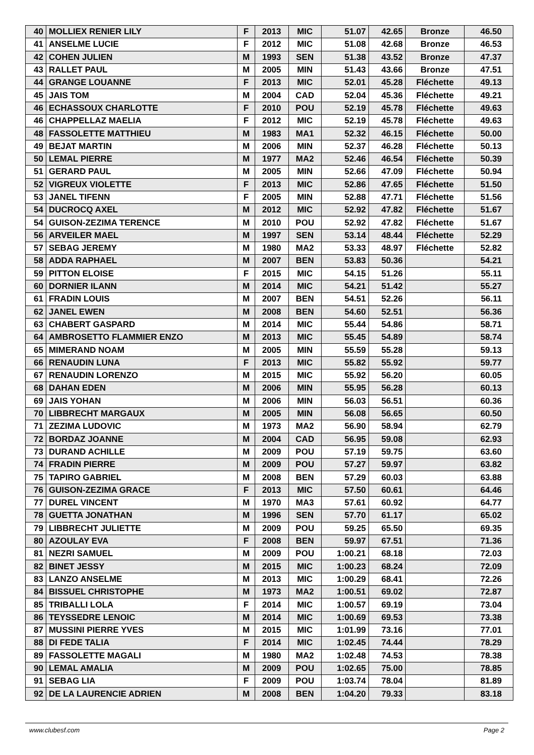| 40 | MOLLIEX RENIER LILY | F | 2013 | MIC | 51.07 | 42.65 | Bronze | 46.50 |
| 41 | ANSELME LUCIE | F | 2012 | MIC | 51.08 | 42.68 | Bronze | 46.53 |
| 42 | COHEN JULIEN | M | 1993 | SEN | 51.38 | 43.52 | Bronze | 47.37 |
| 43 | RALLET PAUL | M | 2005 | MIN | 51.43 | 43.66 | Bronze | 47.51 |
| 44 | GRANGE LOUANNE | F | 2013 | MIC | 52.01 | 45.28 | Fléchette | 49.13 |
| 45 | JAIS TOM | M | 2004 | CAD | 52.04 | 45.36 | Fléchette | 49.21 |
| 46 | ECHASSOUX CHARLOTTE | F | 2010 | POU | 52.19 | 45.78 | Fléchette | 49.63 |
| 46 | CHAPPELLAZ MAELIA | F | 2012 | MIC | 52.19 | 45.78 | Fléchette | 49.63 |
| 48 | FASSOLETTE MATTHIEU | M | 1983 | MA1 | 52.32 | 46.15 | Fléchette | 50.00 |
| 49 | BEJAT MARTIN | M | 2006 | MIN | 52.37 | 46.28 | Fléchette | 50.13 |
| 50 | LEMAL PIERRE | M | 1977 | MA2 | 52.46 | 46.54 | Fléchette | 50.39 |
| 51 | GERARD PAUL | M | 2005 | MIN | 52.66 | 47.09 | Fléchette | 50.94 |
| 52 | VIGREUX VIOLETTE | F | 2013 | MIC | 52.86 | 47.65 | Fléchette | 51.50 |
| 53 | JANEL TIFENN | F | 2005 | MIN | 52.88 | 47.71 | Fléchette | 51.56 |
| 54 | DUCROCQ AXEL | M | 2012 | MIC | 52.92 | 47.82 | Fléchette | 51.67 |
| 54 | GUISON-ZEZIMA TERENCE | M | 2010 | POU | 52.92 | 47.82 | Fléchette | 51.67 |
| 56 | ARVEILER MAEL | M | 1997 | SEN | 53.14 | 48.44 | Fléchette | 52.29 |
| 57 | SEBAG JEREMY | M | 1980 | MA2 | 53.33 | 48.97 | Fléchette | 52.82 |
| 58 | ADDA RAPHAEL | M | 2007 | BEN | 53.83 | 50.36 | | 54.21 |
| 59 | PITTON ELOISE | F | 2015 | MIC | 54.15 | 51.26 | | 55.11 |
| 60 | DORNIER ILANN | M | 2014 | MIC | 54.21 | 51.42 | | 55.27 |
| 61 | FRADIN LOUIS | M | 2007 | BEN | 54.51 | 52.26 | | 56.11 |
| 62 | JANEL EWEN | M | 2008 | BEN | 54.60 | 52.51 | | 56.36 |
| 63 | CHABERT GASPARD | M | 2014 | MIC | 55.44 | 54.86 | | 58.71 |
| 64 | AMBROSETTO FLAMMIER ENZO | M | 2013 | MIC | 55.45 | 54.89 | | 58.74 |
| 65 | MIMERAND NOAM | M | 2005 | MIN | 55.59 | 55.28 | | 59.13 |
| 66 | RENAUDIN LUNA | F | 2013 | MIC | 55.82 | 55.92 | | 59.77 |
| 67 | RENAUDIN LORENZO | M | 2015 | MIC | 55.92 | 56.20 | | 60.05 |
| 68 | DAHAN EDEN | M | 2006 | MIN | 55.95 | 56.28 | | 60.13 |
| 69 | JAIS YOHAN | M | 2006 | MIN | 56.03 | 56.51 | | 60.36 |
| 70 | LIBBRECHT MARGAUX | M | 2005 | MIN | 56.08 | 56.65 | | 60.50 |
| 71 | ZEZIMA LUDOVIC | M | 1973 | MA2 | 56.90 | 58.94 | | 62.79 |
| 72 | BORDAZ JOANNE | M | 2004 | CAD | 56.95 | 59.08 | | 62.93 |
| 73 | DURAND ACHILLE | M | 2009 | POU | 57.19 | 59.75 | | 63.60 |
| 74 | FRADIN PIERRE | M | 2009 | POU | 57.27 | 59.97 | | 63.82 |
| 75 | TAPIRO GABRIEL | M | 2008 | BEN | 57.29 | 60.03 | | 63.88 |
| 76 | GUISON-ZEZIMA GRACE | F | 2013 | MIC | 57.50 | 60.61 | | 64.46 |
| 77 | DUREL VINCENT | M | 1970 | MA3 | 57.61 | 60.92 | | 64.77 |
| 78 | GUETTA JONATHAN | M | 1996 | SEN | 57.70 | 61.17 | | 65.02 |
| 79 | LIBBRECHT JULIETTE | M | 2009 | POU | 59.25 | 65.50 | | 69.35 |
| 80 | AZOULAY EVA | F | 2008 | BEN | 59.97 | 67.51 | | 71.36 |
| 81 | NEZRI SAMUEL | M | 2009 | POU | 1:00.21 | 68.18 | | 72.03 |
| 82 | BINET JESSY | M | 2015 | MIC | 1:00.23 | 68.24 | | 72.09 |
| 83 | LANZO ANSELME | M | 2013 | MIC | 1:00.29 | 68.41 | | 72.26 |
| 84 | BISSUEL CHRISTOPHE | M | 1973 | MA2 | 1:00.51 | 69.02 | | 72.87 |
| 85 | TRIBALLI LOLA | F | 2014 | MIC | 1:00.57 | 69.19 | | 73.04 |
| 86 | TEYSSEDRE LENOIC | M | 2014 | MIC | 1:00.69 | 69.53 | | 73.38 |
| 87 | MUSSINI PIERRE YVES | M | 2015 | MIC | 1:01.99 | 73.16 | | 77.01 |
| 88 | DI FEDE TALIA | F | 2014 | MIC | 1:02.45 | 74.44 | | 78.29 |
| 89 | FASSOLETTE MAGALI | M | 1980 | MA2 | 1:02.48 | 74.53 | | 78.38 |
| 90 | LEMAL AMALIA | M | 2009 | POU | 1:02.65 | 75.00 | | 78.85 |
| 91 | SEBAG LIA | F | 2009 | POU | 1:03.74 | 78.04 | | 81.89 |
| 92 | DE LA LAURENCIE ADRIEN | M | 2008 | BEN | 1:04.20 | 79.33 | | 83.18 |
www.clubesf.com Page 2